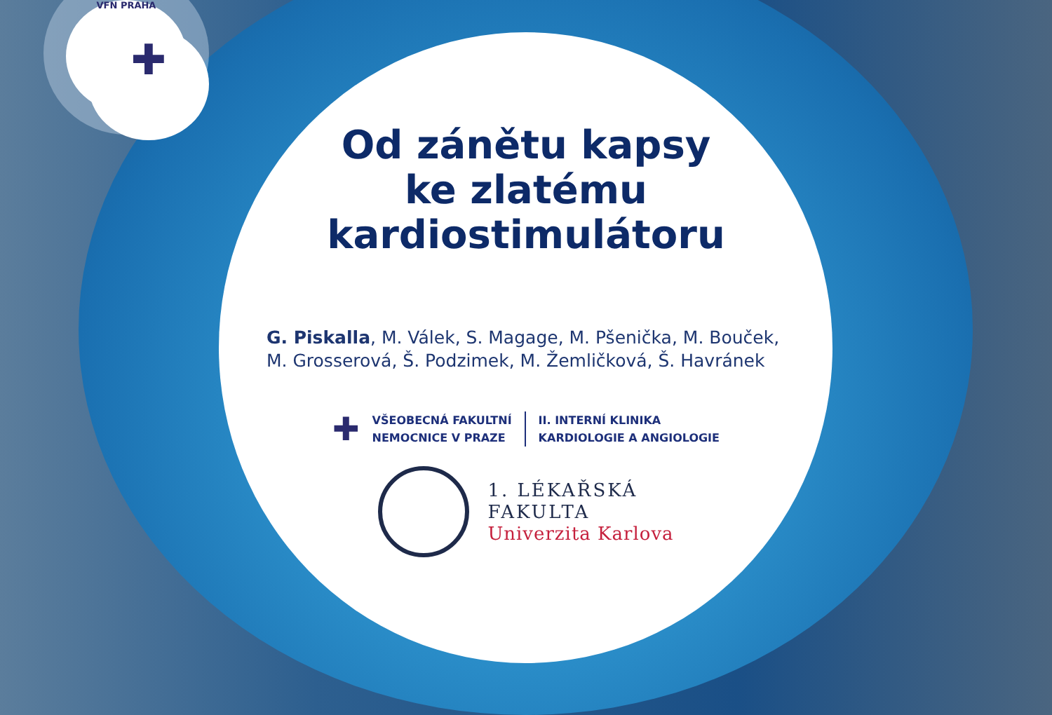✚
VFN PRAHA
Od zánětu kapsy
ke zlatému
kardiostimulátoru
G. Piskalla, M. Válek, S. Magage, M. Pšenička, M. Bouček, M. Grosserová, Š. Podzimek, M. Žemličková, Š. Havránek
✚
VŠEOBECNÁ FAKULTNÍ
NEMOCNICE V PRAZE
II. INTERNÍ KLINIKA
KARDIOLOGIE A ANGIOLOGIE
1. LÉKAŘSKÁ
FAKULTA
Univerzita Karlova